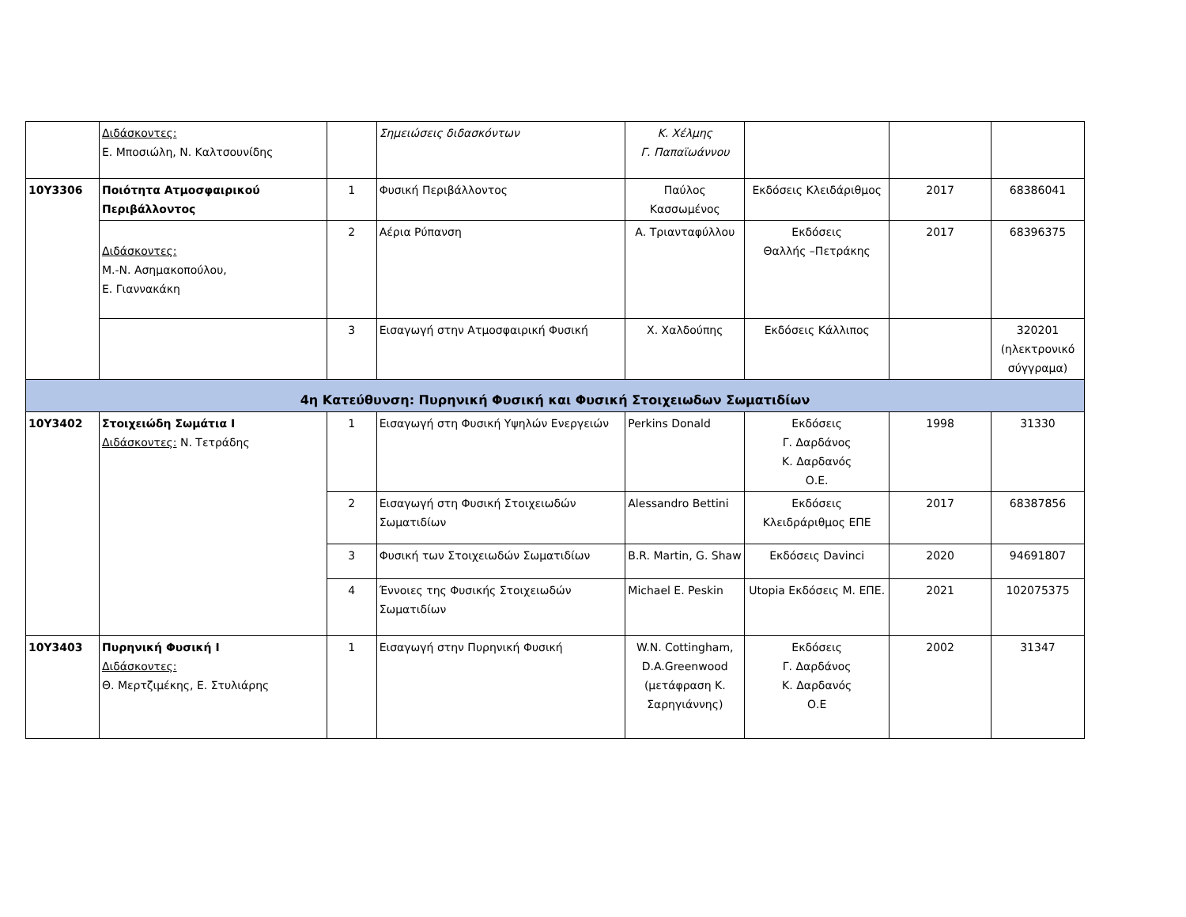| | Διδάσκοντες: Ε. Μποσιώλη, Ν. Καλτσουνίδης | | Σημειώσεις διδασκόντων | Κ. Χέλμης Γ. Παπαϊωάννου | | | |
| 10Υ3306 | Ποιότητα Ατμοσφαιρικού Περιβάλλοντος | 1 | Φυσική Περιβάλλοντος | Παύλος Κασσωμένος | Εκδόσεις Κλειδάριθμος | 2017 | 68386041 |
| | Διδάσκοντες: Μ.-Ν. Ασημακοπούλου, Ε. Γιαννακάκη | 2 | Αέρια Ρύπανση | Α. Τριανταφύλλου | Εκδόσεις Θαλλής –Πετράκης | 2017 | 68396375 |
| | | 3 | Εισαγωγή στην Ατμοσφαιρική Φυσική | Χ. Χαλδούπης | Εκδόσεις Κάλλιπος | | 320201 (ηλεκτρονικό σύγγραμα) |
| 4η Κατεύθυνση: Πυρηνική Φυσική και Φυσική Στοιχειωδων Σωματιδίων | | | | | | | |
| 10Υ3402 | Στοιχειώδη Σωμάτια Ι Διδάσκοντες: Ν. Τετράδης | 1 | Εισαγωγή στη Φυσική Υψηλών Ενεργειών | Perkins Donald | Εκδόσεις Γ. Δαρδάνος Κ. Δαρδανός Ο.Ε. | 1998 | 31330 |
| | | 2 | Εισαγωγή στη Φυσική Στοιχειωδών Σωματιδίων | Alessandro Bettini | Εκδόσεις Κλειδράριθμος ΕΠΕ | 2017 | 68387856 |
| | | 3 | Φυσική των Στοιχειωδών Σωματιδίων | B.R. Martin, G. Shaw | Εκδόσεις Davinci | 2020 | 94691807 |
| | | 4 | Έννοιες της Φυσικής Στοιχειωδών Σωματιδίων | Michael E. Peskin | Utopia Εκδόσεις Μ. ΕΠΕ. | 2021 | 102075375 |
| 10Υ3403 | Πυρηνική Φυσική Ι Διδάσκοντες: Θ. Μερτζιμέκης, Ε. Στυλιάρης | 1 | Εισαγωγή στην Πυρηνική Φυσική | W.N. Cottingham, D.A.Greenwood (μετάφραση Κ. Σαρηγιάννης) | Εκδόσεις Γ. Δαρδάνος Κ. Δαρδανός Ο.Ε | 2002 | 31347 |